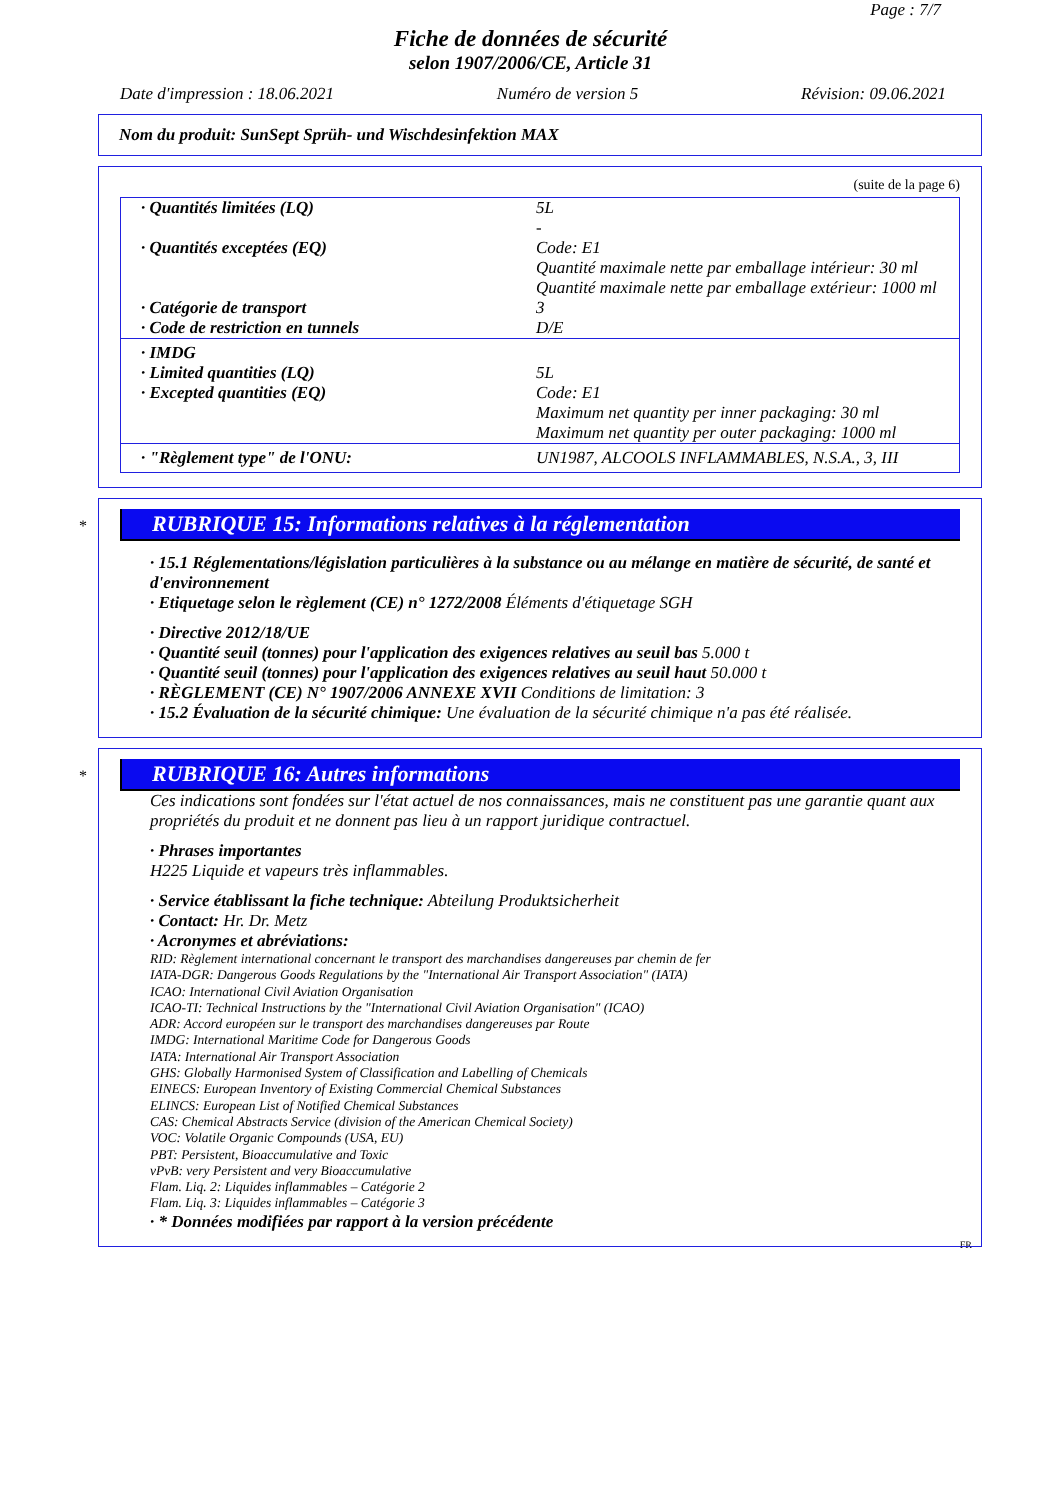Page : 7/7
Fiche de données de sécurité
selon 1907/2006/CE, Article 31
Date d'impression : 18.06.2021 Numéro de version 5 Révision: 09.06.2021
Nom du produit: SunSept Sprüh- und Wischdesinfektion MAX
(suite de la page 6)
| · Quantités limitées (LQ) | 5L - |
| · Quantités exceptées (EQ) | Code: E1 Quantité maximale nette par emballage intérieur: 30 ml Quantité maximale nette par emballage extérieur: 1000 ml |
| · Catégorie de transport | 3 |
| · Code de restriction en tunnels | D/E |
| · IMDG · Limited quantities (LQ) · Excepted quantities (EQ) | 5L Code: E1 Maximum net quantity per inner packaging: 30 ml Maximum net quantity per outer packaging: 1000 ml |
| · "Règlement type" de l'ONU: | UN1987, ALCOOLS INFLAMMABLES, N.S.A., 3, III |
*
RUBRIQUE 15: Informations relatives à la réglementation
· 15.1 Réglementations/législation particulières à la substance ou au mélange en matière de sécurité, de santé et d'environnement
· Etiquetage selon le règlement (CE) n° 1272/2008 Éléments d'étiquetage SGH
· Directive 2012/18/UE
· Quantité seuil (tonnes) pour l'application des exigences relatives au seuil bas 5.000 t
· Quantité seuil (tonnes) pour l'application des exigences relatives au seuil haut 50.000 t
· RÈGLEMENT (CE) N° 1907/2006 ANNEXE XVII Conditions de limitation: 3
· 15.2 Évaluation de la sécurité chimique: Une évaluation de la sécurité chimique n'a pas été réalisée.
*
RUBRIQUE 16: Autres informations
Ces indications sont fondées sur l'état actuel de nos connaissances, mais ne constituent pas une garantie quant aux propriétés du produit et ne donnent pas lieu à un rapport juridique contractuel.
· Phrases importantes
H225 Liquide et vapeurs très inflammables.
· Service établissant la fiche technique: Abteilung Produktsicherheit
· Contact: Hr. Dr. Metz
· Acronymes et abréviations:
RID: Règlement international concernant le transport des marchandises dangereuses par chemin de fer
IATA-DGR: Dangerous Goods Regulations by the "International Air Transport Association" (IATA)
ICAO: International Civil Aviation Organisation
ICAO-TI: Technical Instructions by the "International Civil Aviation Organisation" (ICAO)
ADR: Accord européen sur le transport des marchandises dangereuses par Route
IMDG: International Maritime Code for Dangerous Goods
IATA: International Air Transport Association
GHS: Globally Harmonised System of Classification and Labelling of Chemicals
EINECS: European Inventory of Existing Commercial Chemical Substances
ELINCS: European List of Notified Chemical Substances
CAS: Chemical Abstracts Service (division of the American Chemical Society)
VOC: Volatile Organic Compounds (USA, EU)
PBT: Persistent, Bioaccumulative and Toxic
vPvB: very Persistent and very Bioaccumulative
Flam. Liq. 2: Liquides inflammables – Catégorie 2
Flam. Liq. 3: Liquides inflammables – Catégorie 3
· * Données modifiées par rapport à la version précédente
FR